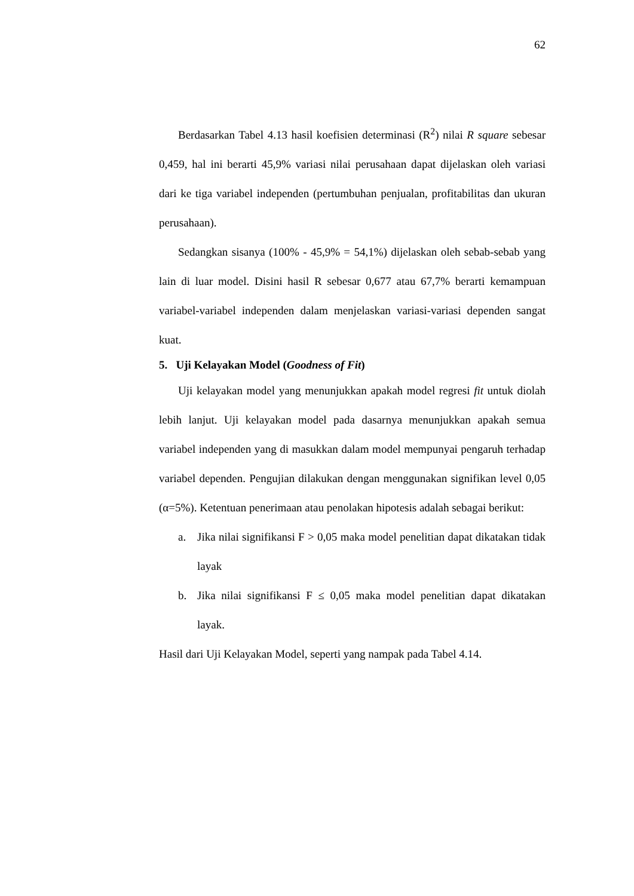62
Berdasarkan Tabel 4.13 hasil koefisien determinasi (R<sup>2</sup>) nilai R square sebesar 0,459, hal ini berarti 45,9% variasi nilai perusahaan dapat dijelaskan oleh variasi dari ke tiga variabel independen (pertumbuhan penjualan, profitabilitas dan ukuran perusahaan).
Sedangkan sisanya (100% - 45,9% = 54,1%) dijelaskan oleh sebab-sebab yang lain di luar model. Disini hasil R sebesar 0,677 atau 67,7% berarti kemampuan variabel-variabel independen dalam menjelaskan variasi-variasi dependen sangat kuat.
5. Uji Kelayakan Model (Goodness of Fit)
Uji kelayakan model yang menunjukkan apakah model regresi fit untuk diolah lebih lanjut. Uji kelayakan model pada dasarnya menunjukkan apakah semua variabel independen yang di masukkan dalam model mempunyai pengaruh terhadap variabel dependen. Pengujian dilakukan dengan menggunakan signifikan level 0,05 (α=5%). Ketentuan penerimaan atau penolakan hipotesis adalah sebagai berikut:
a. Jika nilai signifikansi F > 0,05 maka model penelitian dapat dikatakan tidak layak
b. Jika nilai signifikansi F ≤ 0,05 maka model penelitian dapat dikatakan layak.
Hasil dari Uji Kelayakan Model, seperti yang nampak pada Tabel 4.14.